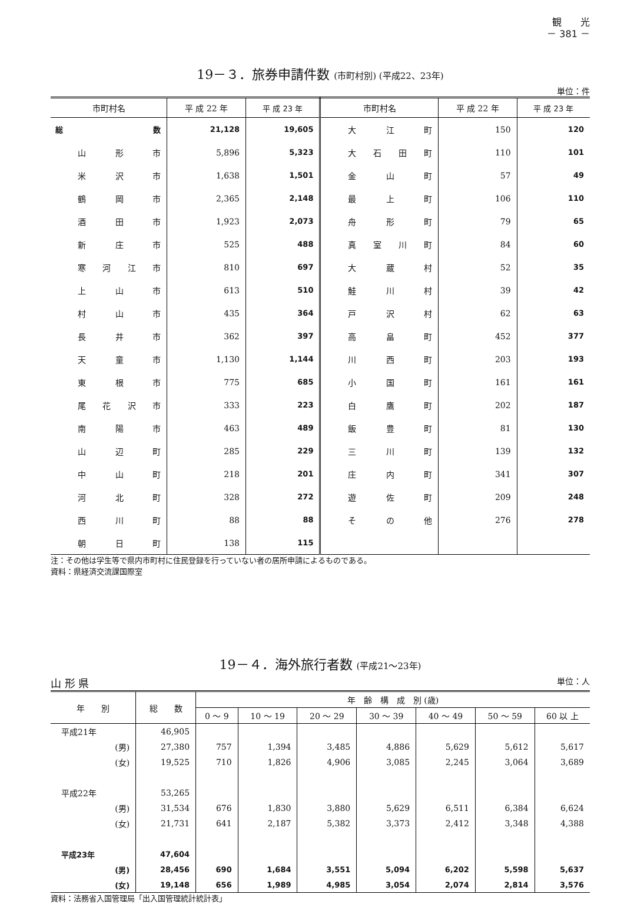観　　光
－ 381 －
19－３．旅券申請件数 (市町村別) (平成22、23年)
単位：件
| 市町村名 | 平 成 22 年 | 平 成 23 年 | 市町村名 | 平 成 22 年 | 平 成 23 年 |
| --- | --- | --- | --- | --- | --- |
| 総数 | 21,128 | 19,605 | 大江町 | 150 | 120 |
| 山形市 | 5,896 | 5,323 | 大石田町 | 110 | 101 |
| 米沢市 | 1,638 | 1,501 | 金山町 | 57 | 49 |
| 鶴岡市 | 2,365 | 2,148 | 最上町 | 106 | 110 |
| 酒田市 | 1,923 | 2,073 | 舟形町 | 79 | 65 |
| 新庄市 | 525 | 488 | 真室川町 | 84 | 60 |
| 寒河江市 | 810 | 697 | 大蔵村 | 52 | 35 |
| 上山市 | 613 | 510 | 鮭川村 | 39 | 42 |
| 村山市 | 435 | 364 | 戸沢村 | 62 | 63 |
| 長井市 | 362 | 397 | 高畠町 | 452 | 377 |
| 天童市 | 1,130 | 1,144 | 川西町 | 203 | 193 |
| 東根市 | 775 | 685 | 小国町 | 161 | 161 |
| 尾花沢市 | 333 | 223 | 白鷹町 | 202 | 187 |
| 南陽市 | 463 | 489 | 飯豊町 | 81 | 130 |
| 山辺町 | 285 | 229 | 三川町 | 139 | 132 |
| 中山町 | 218 | 201 | 庄内町 | 341 | 307 |
| 河北町 | 328 | 272 | 遊佐町 | 209 | 248 |
| 西川町 | 88 | 88 | その他 | 276 | 278 |
| 朝日町 | 138 | 115 | | | |
注：その他は学生等で県内市町村に住民登録を行っていない者の居所申請によるものである。
資料：県経済交流課国際室
19－４．海外旅行者数 (平成21～23年)
山 形 県 単位：人
| 年 別 | 総 数 | 年 齢 構 成 別 (歳) | | | | | | |
| --- | --- | --- | --- | --- | --- | --- | --- | --- |
| | | 0 ～ 9 | 10 ～ 19 | 20 ～ 29 | 30 ～ 39 | 40 ～ 49 | 50 ～ 59 | 60 以 上 |
| 平成21年 | 46,905 | | | | | | | |
| (男) | 27,380 | 757 | 1,394 | 3,485 | 4,886 | 5,629 | 5,612 | 5,617 |
| (女) | 19,525 | 710 | 1,826 | 4,906 | 3,085 | 2,245 | 3,064 | 3,689 |
| 平成22年 | 53,265 | | | | | | | |
| (男) | 31,534 | 676 | 1,830 | 3,880 | 5,629 | 6,511 | 6,384 | 6,624 |
| (女) | 21,731 | 641 | 2,187 | 5,382 | 3,373 | 2,412 | 3,348 | 4,388 |
| 平成23年 | 47,604 | | | | | | | |
| (男) | 28,456 | 690 | 1,684 | 3,551 | 5,094 | 6,202 | 5,598 | 5,637 |
| (女) | 19,148 | 656 | 1,989 | 4,985 | 3,054 | 2,074 | 2,814 | 3,576 |
資料：法務省入国管理局「出入国管理統計統計表」